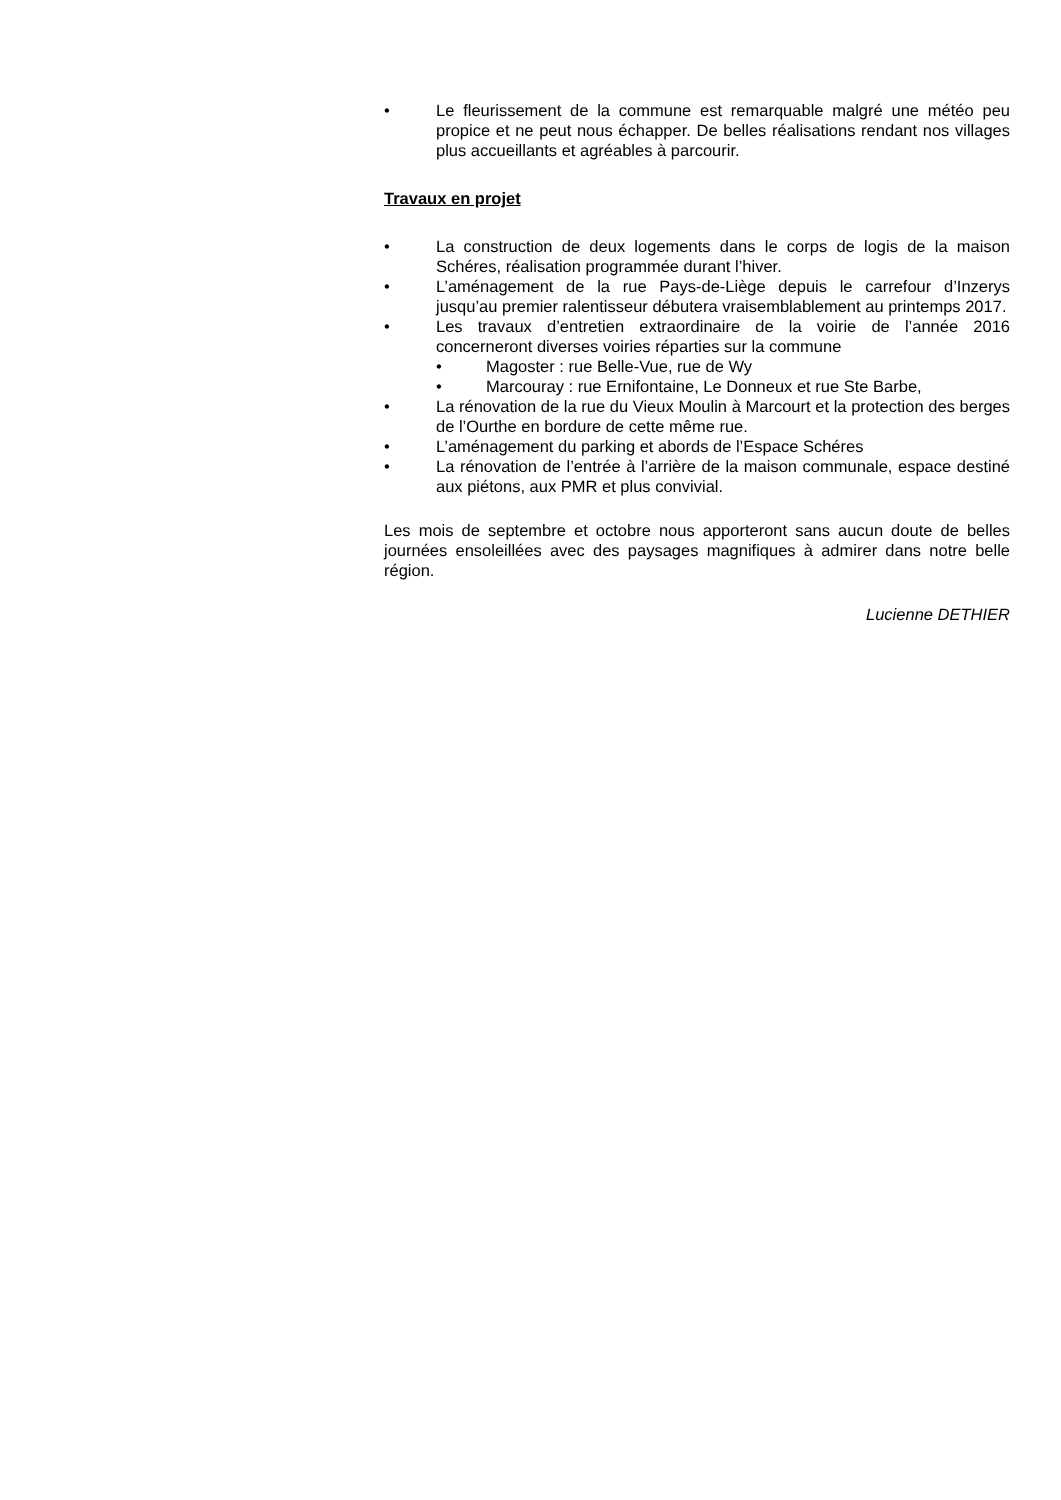• Le fleurissement de la commune est remarquable malgré une météo peu propice et ne peut nous échapper. De belles réalisations rendant nos villages plus accueillants et agréables à parcourir.
Travaux en projet
• La construction de deux logements dans le corps de logis de la maison Schéres, réalisation programmée durant l’hiver.
• L’aménagement de la rue Pays-de-Liège depuis le carrefour d’Inzerys jusqu’au premier ralentisseur débutera vraisemblablement au printemps 2017.
• Les travaux d’entretien extraordinaire de la voirie de l’année 2016 concerneront diverses voiries réparties sur la commune
• Magoster : rue Belle-Vue, rue de Wy
• Marcouray : rue Ernifontaine, Le Donneux et rue Ste Barbe,
• La rénovation de la rue du Vieux Moulin à Marcourt et la protection des berges de l’Ourthe en bordure de cette même rue.
• L’aménagement du parking et abords de l’Espace Schéres
• La rénovation de l’entrée à l’arrière de la maison communale, espace destiné aux piétons, aux PMR et plus convivial.
Les mois de septembre et octobre nous apporteront sans aucun doute de belles journées ensoleillées avec des paysages magnifiques à admirer dans notre belle région.
Lucienne DETHIER